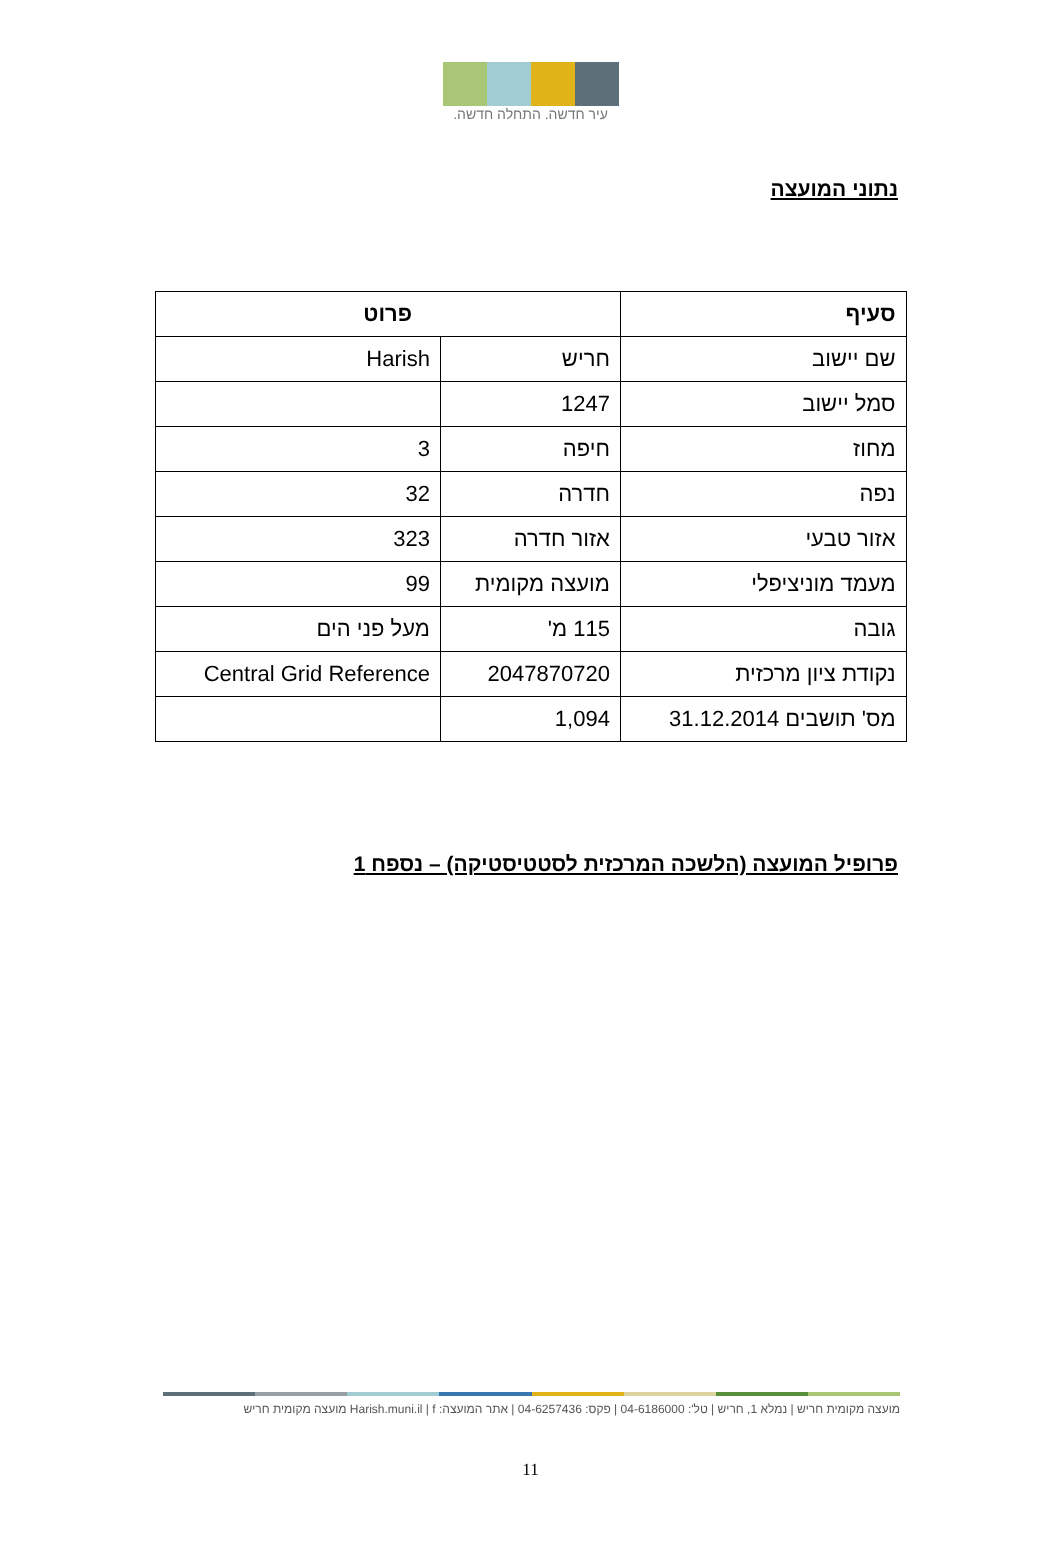עיר חדשה. התחלה חדשה.
נתוני המועצה
| סעיף | פרוט | |
| --- | --- | --- |
| שם יישוב | חריש | Harish |
| סמל יישוב | 1247 | |
| מחוז | חיפה | 3 |
| נפה | חדרה | 32 |
| אזור טבעי | אזור חדרה | 323 |
| מעמד מוניציפלי | מועצה מקומית | 99 |
| גובה | 115 מ' | מעל פני הים |
| נקודת ציון מרכזית | 2047870720 | Central Grid Reference |
| מס' תושבים 31.12.2014 | 1,094 | |
פרופיל המועצה (הלשכה המרכזית לסטטיסטיקה) – נספח 1
מועצה מקומית חריש | נמלא 1, חריש | טל': 04-6186000 | פקס: 04-6257436 | אתר המועצה: Harish.muni.il | f מועצה מקומית חריש
11